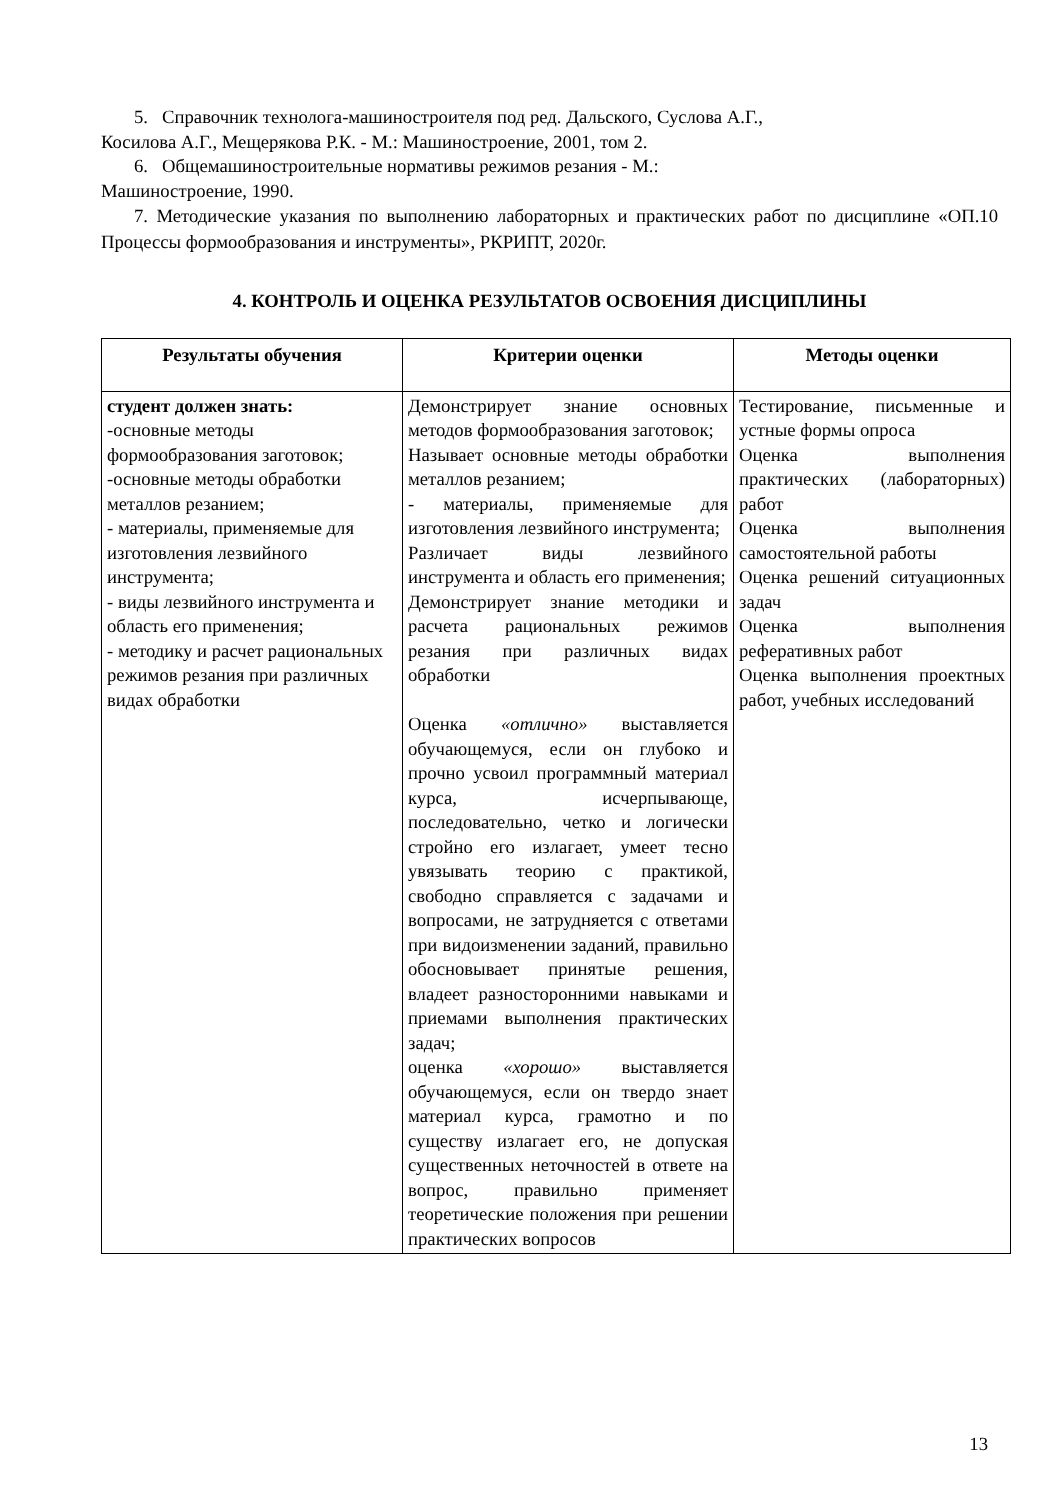5. Справочник технолога-машиностроителя под ред. Дальского, Суслова А.Г.,
Косилова А.Г., Мещерякова Р.К. - М.: Машиностроение, 2001, том 2.
6. Общемашиностроительные нормативы режимов резания - М.:
Машиностроение, 1990.
7. Методические указания по выполнению лабораторных и практических работ по дисциплине «ОП.10 Процессы формообразования и инструменты», РКРИПТ, 2020г.
4. КОНТРОЛЬ И ОЦЕНКА РЕЗУЛЬТАТОВ ОСВОЕНИЯ ДИСЦИПЛИНЫ
| Результаты обучения | Критерии оценки | Методы оценки |
| --- | --- | --- |
| студент должен знать: -основные методы формообразования заготовок; -основные методы обработки металлов резанием; - материалы, применяемые для изготовления лезвийного инструмента; - виды лезвийного инструмента и область его применения; - методику и расчет рациональных режимов резания при различных видах обработки | Демонстрирует знание основных методов формообразования заготовок; Называет основные методы обработки металлов резанием; - материалы, применяемые для изготовления лезвийного инструмента; Различает виды лезвийного инструмента и область его применения; Демонстрирует знание методики и расчета рациональных режимов резания при различных видах обработки Оценка «отлично» выставляется обучающемуся, если он глубоко и прочно усвоил программный материал курса, исчерпывающе, последовательно, четко и логически стройно его излагает, умеет тесно увязывать теорию с практикой, свободно справляется с задачами и вопросами, не затрудняется с ответами при видоизменении заданий, правильно обосновывает принятые решения, владеет разносторонними навыками и приемами выполнения практических задач; оценка «хорошо» выставляется обучающемуся, если он твердо знает материал курса, грамотно и по существу излагает его, не допуская существенных неточностей в ответе на вопрос, правильно применяет теоретические положения при решении практических вопросов | Тестирование, письменные и устные формы опроса Оценка выполнения практических (лабораторных) работ Оценка выполнения самостоятельной работы Оценка решений ситуационных задач Оценка выполнения реферативных работ Оценка выполнения проектных работ, учебных исследований |
13